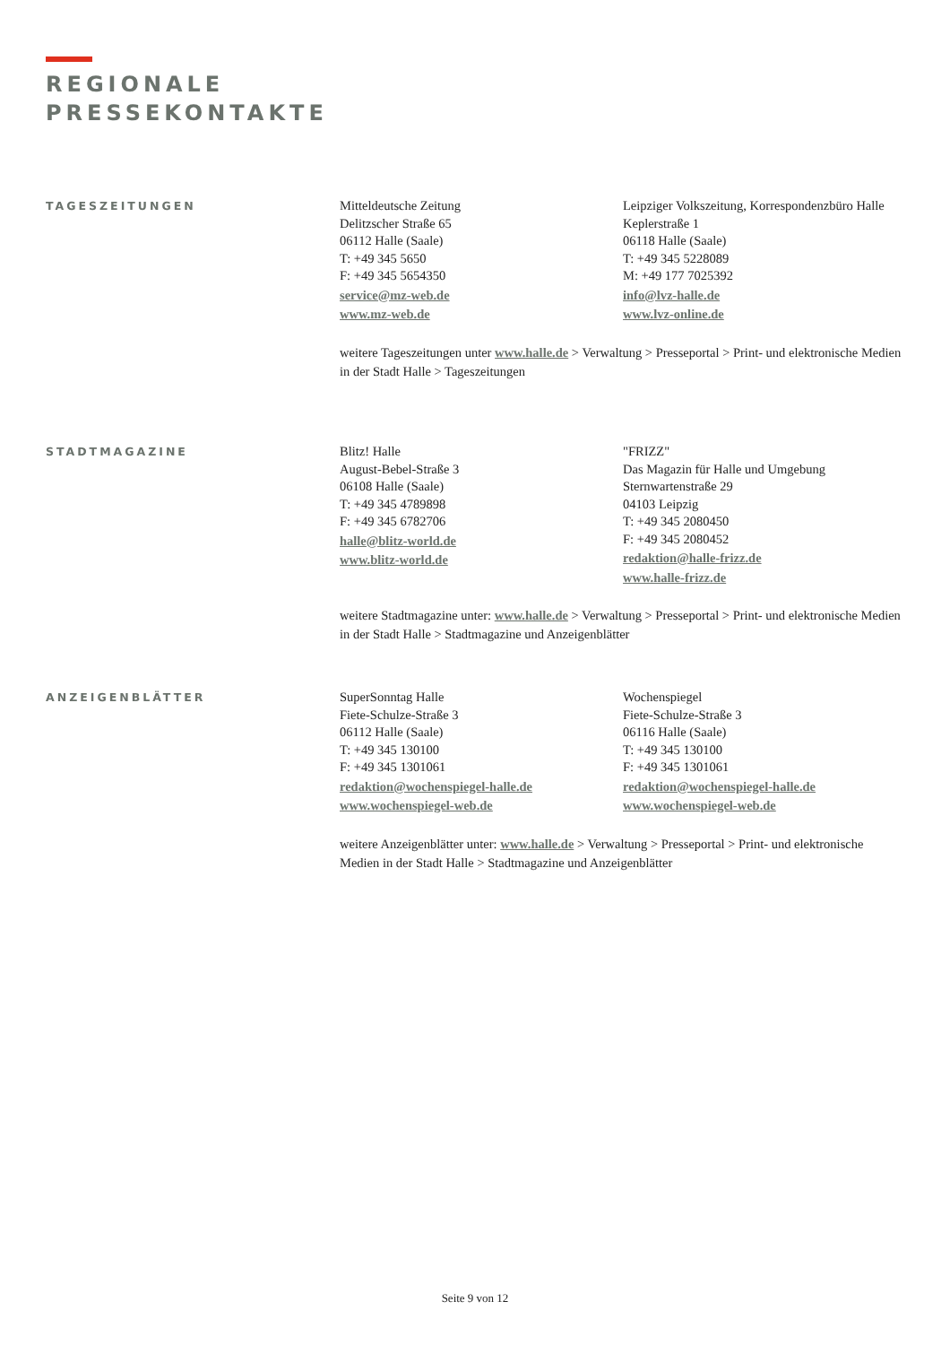REGIONALE
PRESSEKONTAKTE
TAGESZEITUNGEN
Mitteldeutsche Zeitung
Delitzscher Straße 65
06112 Halle (Saale)
T: +49 345 5650
F: +49 345 5654350
service@mz-web.de
www.mz-web.de
Leipziger Volkszeitung, Korrespondenzbüro Halle
Keplerstraße 1
06118 Halle (Saale)
T: +49 345 5228089
M: +49 177 7025392
info@lvz-halle.de
www.lvz-online.de
weitere Tageszeitungen unter www.halle.de > Verwaltung > Presseportal > Print- und elektronische Medien in der Stadt Halle > Tageszeitungen
STADTMAGAZINE
Blitz! Halle
August-Bebel-Straße 3
06108 Halle (Saale)
T: +49 345 4789898
F: +49 345 6782706
halle@blitz-world.de
www.blitz-world.de
"FRIZZ"
Das Magazin für Halle und Umgebung
Sternwartenstraße 29
04103 Leipzig
T: +49 345 2080450
F: +49 345 2080452
redaktion@halle-frizz.de
www.halle-frizz.de
weitere Stadtmagazine unter: www.halle.de > Verwaltung > Presseportal > Print- und elektronische Medien in der Stadt Halle > Stadtmagazine und Anzeigenblätter
ANZEIGENBLÄTTER
SuperSonntag Halle
Fiete-Schulze-Straße 3
06112 Halle (Saale)
T: +49 345 130100
F: +49 345 1301061
redaktion@wochenspiegel-halle.de
www.wochenspiegel-web.de
Wochenspiegel
Fiete-Schulze-Straße 3
06116 Halle (Saale)
T: +49 345 130100
F: +49 345 1301061
redaktion@wochenspiegel-halle.de
www.wochenspiegel-web.de
weitere Anzeigenblätter unter: www.halle.de > Verwaltung > Presseportal > Print- und elektronische Medien in der Stadt Halle > Stadtmagazine und Anzeigenblätter
Seite 9 von 12